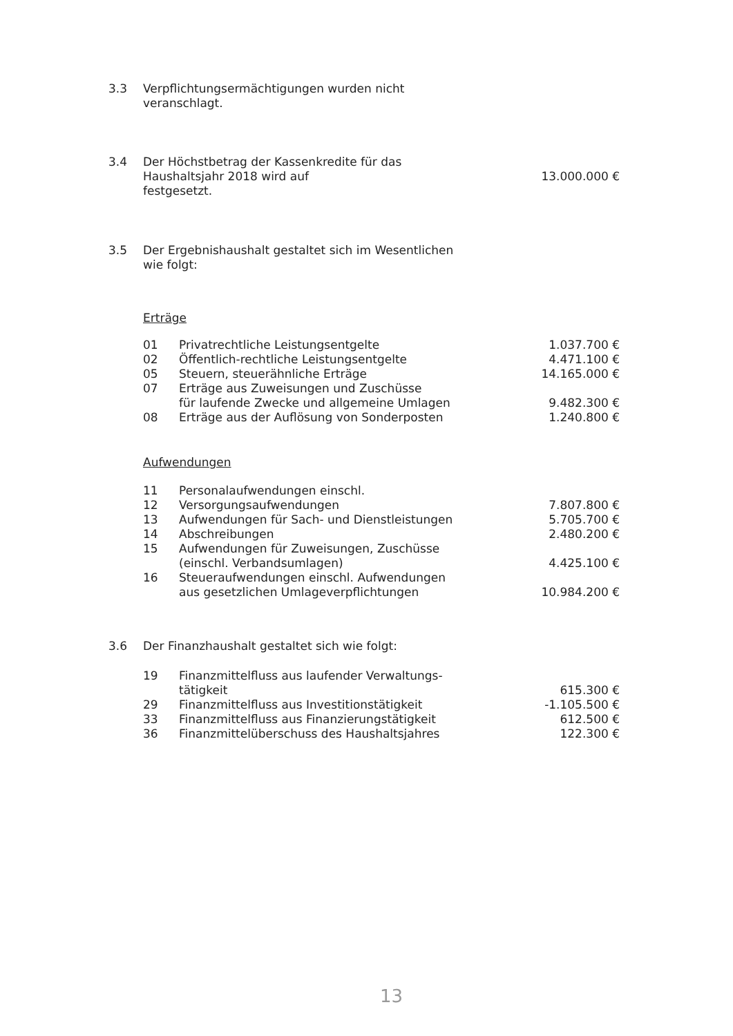3.3 Verpflichtungsermächtigungen wurden nicht
veranschlagt.
3.4 Der Höchstbetrag der Kassenkredite für das
Haushaltsjahr 2018 wird auf
festgesetzt.
13.000.000 €
3.5 Der Ergebnishaushalt gestaltet sich im Wesentlichen
wie folgt:
Erträge
| 01 | Privatrechtliche Leistungsentgelte | 1.037.700 € |
| 02 | Öffentlich-rechtliche Leistungsentgelte | 4.471.100 € |
| 05 | Steuern, steuerähnliche Erträge | 14.165.000 € |
| 07 | Erträge aus Zuweisungen und Zuschüsse für laufende Zwecke und allgemeine Umlagen | 9.482.300 € |
| 08 | Erträge aus der Auflösung von Sonderposten | 1.240.800 € |
Aufwendungen
| 11 | Personalaufwendungen einschl. | |
| 12 | Versorgungsaufwendungen | 7.807.800 € |
| 13 | Aufwendungen für Sach- und Dienstleistungen | 5.705.700 € |
| 14 | Abschreibungen | 2.480.200 € |
| 15 | Aufwendungen für Zuweisungen, Zuschüsse (einschl. Verbandsumlagen) | 4.425.100 € |
| 16 | Steueraufwendungen einschl. Aufwendungen aus gesetzlichen Umlageverpflichtungen | 10.984.200 € |
3.6 Der Finanzhaushalt gestaltet sich wie folgt:
| 19 | Finanzmittelfluss aus laufender Verwaltungs- tätigkeit | 615.300 € |
| 29 | Finanzmittelfluss aus Investitionstätigkeit | -1.105.500 € |
| 33 | Finanzmittelfluss aus Finanzierungstätigkeit | 612.500 € |
| 36 | Finanzmittelüberschuss des Haushaltsjahres | 122.300 € |
13